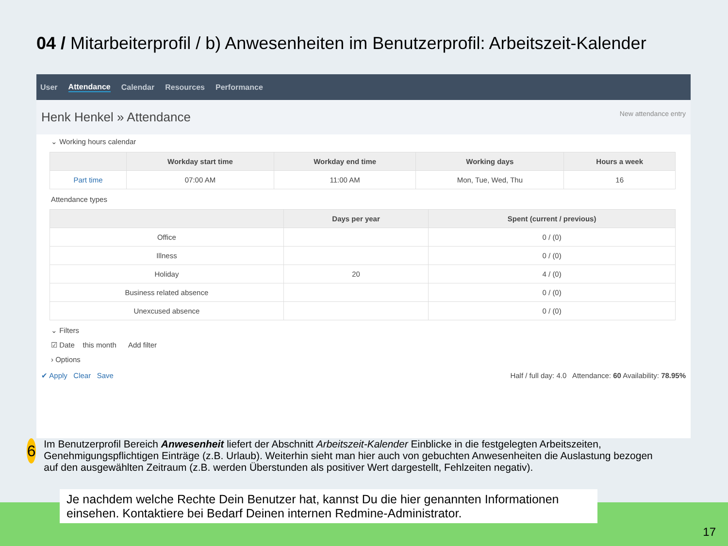04 / Mitarbeiterprofil / b) Anwesenheiten im Benutzerprofil: Arbeitszeit-Kalender
User Attendance Calendar Resources Performance
Henk Henkel » Attendance New attendance entry
⌄ Working hours calendar
| | Workday start time | Workday end time | Working days | Hours a week |
| --- | --- | --- | --- | --- |
| Part time | 07:00 AM | 11:00 AM | Mon, Tue, Wed, Thu | 16 |
Attendance types
| | Days per year | Spent (current / previous) |
| --- | --- | --- |
| Office | | 0 / (0) |
| Illness | | 0 / (0) |
| Holiday | 20 | 4 / (0) |
| Business related absence | | 0 / (0) |
| Unexcused absence | | 0 / (0) |
⌄ Filters
☑ Date this month Add filter
› Options
✔ Apply Clear Save Half / full day: 4.0 Attendance: 60 Availability: 78.95%
6
Im Benutzerprofil Bereich Anwesenheit liefert der Abschnitt Arbeitszeit-Kalender Einblicke in die festgelegten Arbeitszeiten, Genehmigungspflichtigen Einträge (z.B. Urlaub). Weiterhin sieht man hier auch von gebuchten Anwesenheiten die Auslastung bezogen auf den ausgewählten Zeitraum (z.B. werden Überstunden als positiver Wert dargestellt, Fehlzeiten negativ).
Je nachdem welche Rechte Dein Benutzer hat, kannst Du die hier genannten Informationen einsehen. Kontaktiere bei Bedarf Deinen internen Redmine-Administrator.
17